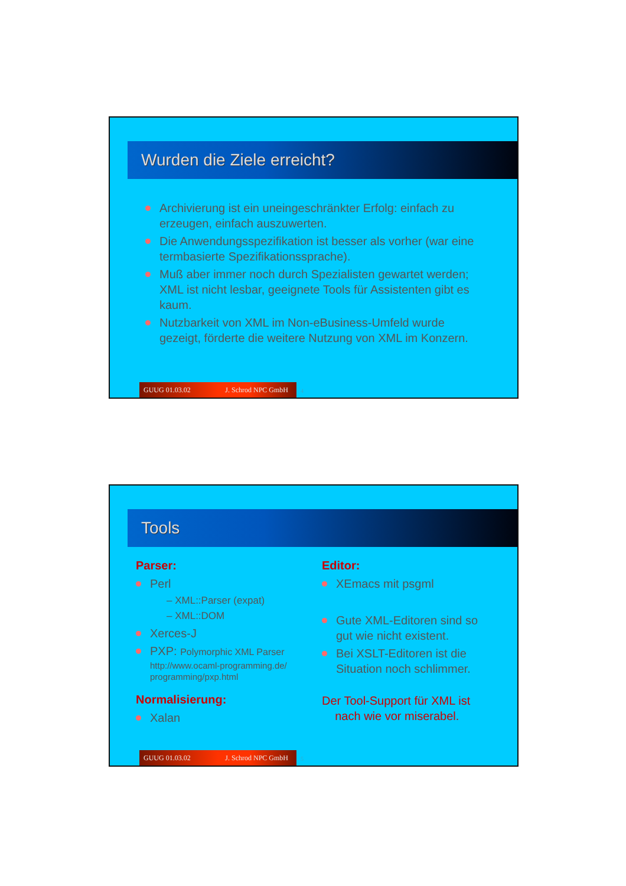Wurden die Ziele erreicht?
Archivierung ist ein uneingeschränkter Erfolg: einfach zu erzeugen, einfach auszuwerten.
Die Anwendungsspezifikation ist besser als vorher (war eine termbasierte Spezifikationssprache).
Muß aber immer noch durch Spezialisten gewartet werden; XML ist nicht lesbar, geeignete Tools für Assistenten gibt es kaum.
Nutzbarkeit von XML im Non-eBusiness-Umfeld wurde gezeigt, förderte die weitere Nutzung von XML im Konzern.
GUUG 01.03.02 J. Schrod NPC GmbH 4
Tools
Parser:
Perl
– XML::Parser (expat)
– XML::DOM
Xerces-J
PXP: Polymorphic XML Parser
http://www.ocaml-programming.de/ programming/pxp.html
Normalisierung:
Xalan
Editor:
XEmacs mit psgml
Gute XML-Editoren sind so gut wie nicht existent.
Bei XSLT-Editoren ist die Situation noch schlimmer.
Der Tool-Support für XML ist
nach wie vor miserabel.
GUUG 01.03.02 J. Schrod NPC GmbH 5